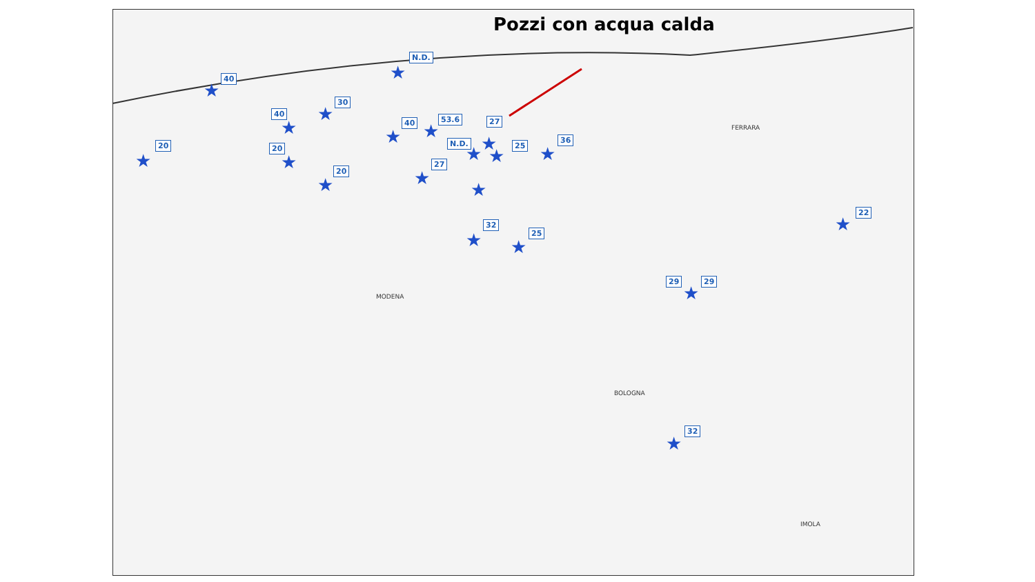Pozzi con acqua calda
N.D.
★
40
★ 30
★
40
★ 40
★
53.6
★
27
★
N.D.
★
25
★
36
★
20
★
20
★ 20
★
27
★
★
32
★ 25
★
29 29
★
22
★
32
★
FERRARA
MODENA
BOLOGNA
IMOLA